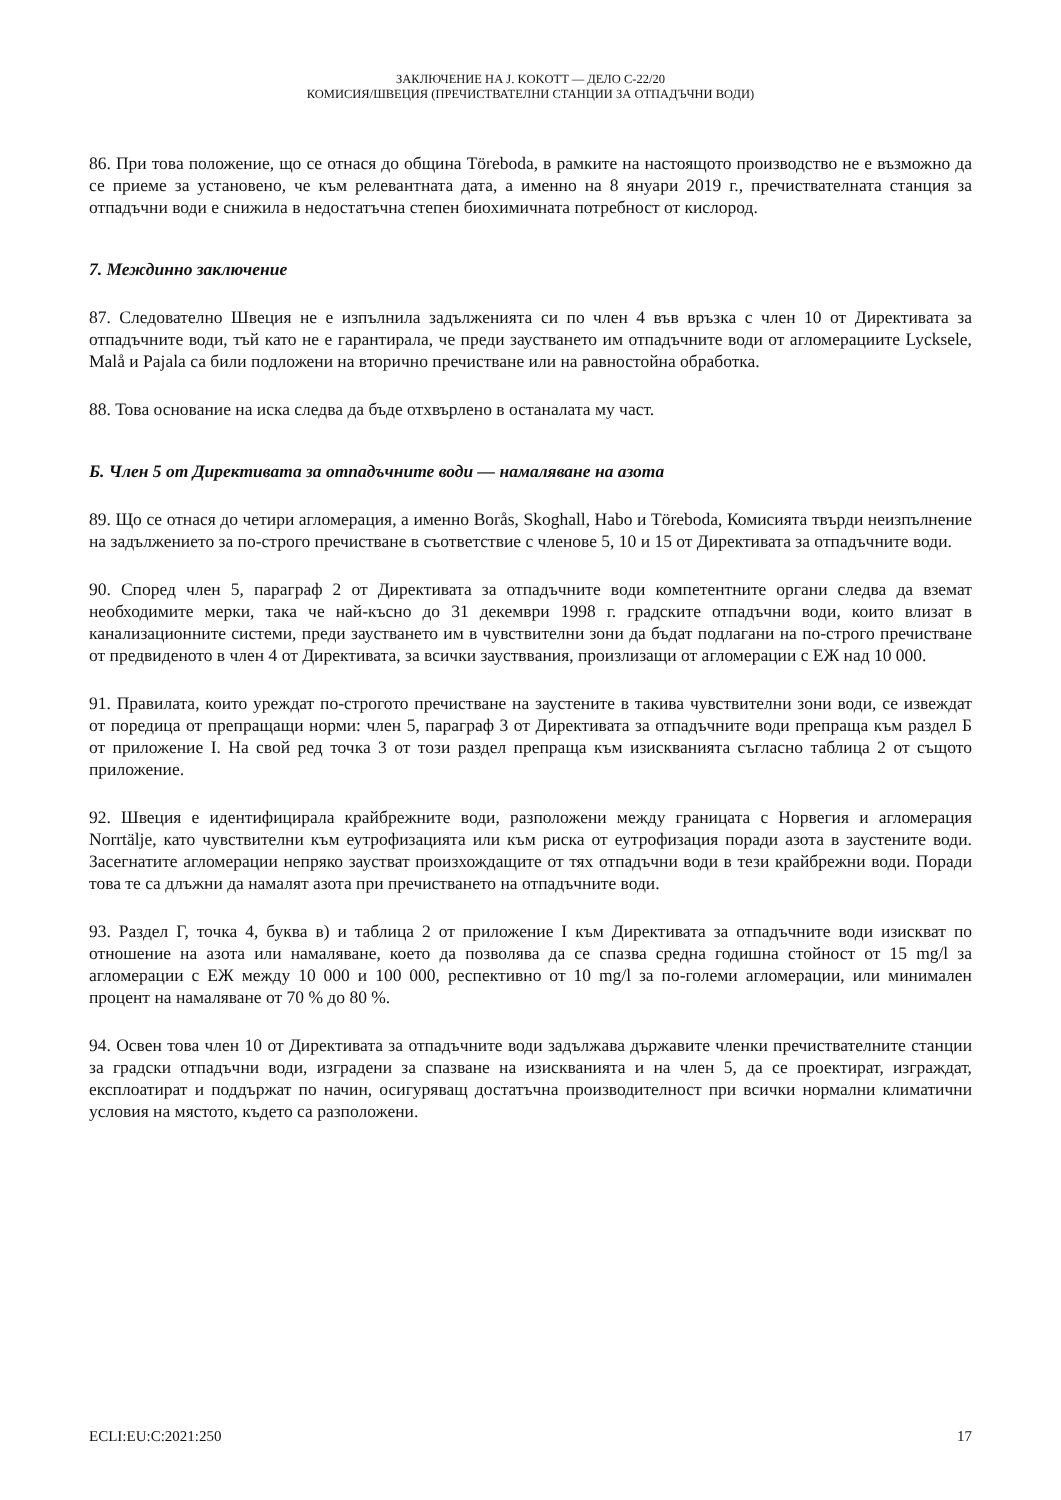ЗАКЛЮЧЕНИЕ НА J. KOKOTT — ДЕЛО C-22/20
КОМИСИЯ/ШВЕЦИЯ (ПРЕЧИСТВАТЕЛНИ СТАНЦИИ ЗА ОТПАДЪЧНИ ВОДИ)
86. При това положение, що се отнася до община Töreboda, в рамките на настоящото производство не е възможно да се приеме за установено, че към релевантната дата, а именно на 8 януари 2019 г., пречиствателната станция за отпадъчни води е снижила в недостатъчна степен биохимичната потребност от кислород.
7. Междинно заключение
87. Следователно Швеция не е изпълнила задълженията си по член 4 във връзка с член 10 от Директивата за отпадъчните води, тъй като не е гарантирала, че преди заустването им отпадъчните води от агломерациите Lycksele, Malå и Pajala са били подложени на вторично пречистване или на равностойна обработка.
88. Това основание на иска следва да бъде отхвърлено в останалата му част.
Б. Член 5 от Директивата за отпадъчните води — намаляване на азота
89. Що се отнася до четири агломерация, а именно Borås, Skoghall, Habo и Töreboda, Комисията твърди неизпълнение на задължението за по-строго пречистване в съответствие с членове 5, 10 и 15 от Директивата за отпадъчните води.
90. Според член 5, параграф 2 от Директивата за отпадъчните води компетентните органи следва да вземат необходимите мерки, така че най-късно до 31 декември 1998 г. градските отпадъчни води, които влизат в канализационните системи, преди заустването им в чувствителни зони да бъдат подлагани на по-строго пречистване от предвиденото в член 4 от Директивата, за всички заустввания, произлизащи от агломерации с ЕЖ над 10 000.
91. Правилата, които уреждат по-строгото пречистване на заустените в такива чувствителни зони води, се извеждат от поредица от препращащи норми: член 5, параграф 3 от Директивата за отпадъчните води препраща към раздел Б от приложение I. На свой ред точка 3 от този раздел препраща към изискванията съгласно таблица 2 от същото приложение.
92. Швеция е идентифицирала крайбрежните води, разположени между границата с Норвегия и агломерация Norrtälje, като чувствителни към еутрофизацията или към риска от еутрофизация поради азота в заустените води. Засегнатите агломерации непряко заустват произхождащите от тях отпадъчни води в тези крайбрежни води. Поради това те са длъжни да намалят азота при пречистването на отпадъчните води.
93. Раздел Г, точка 4, буква в) и таблица 2 от приложение I към Директивата за отпадъчните води изискват по отношение на азота или намаляване, което да позволява да се спазва средна годишна стойност от 15 mg/l за агломерации с ЕЖ между 10 000 и 100 000, респективно от 10 mg/l за по-големи агломерации, или минимален процент на намаляване от 70 % до 80 %.
94. Освен това член 10 от Директивата за отпадъчните води задължава държавите членки пречиствателните станции за градски отпадъчни води, изградени за спазване на изискванията и на член 5, да се проектират, изграждат, експлоатират и поддържат по начин, осигуряващ достатъчна производителност при всички нормални климатични условия на мястото, където са разположени.
ECLI:EU:C:2021:250 17